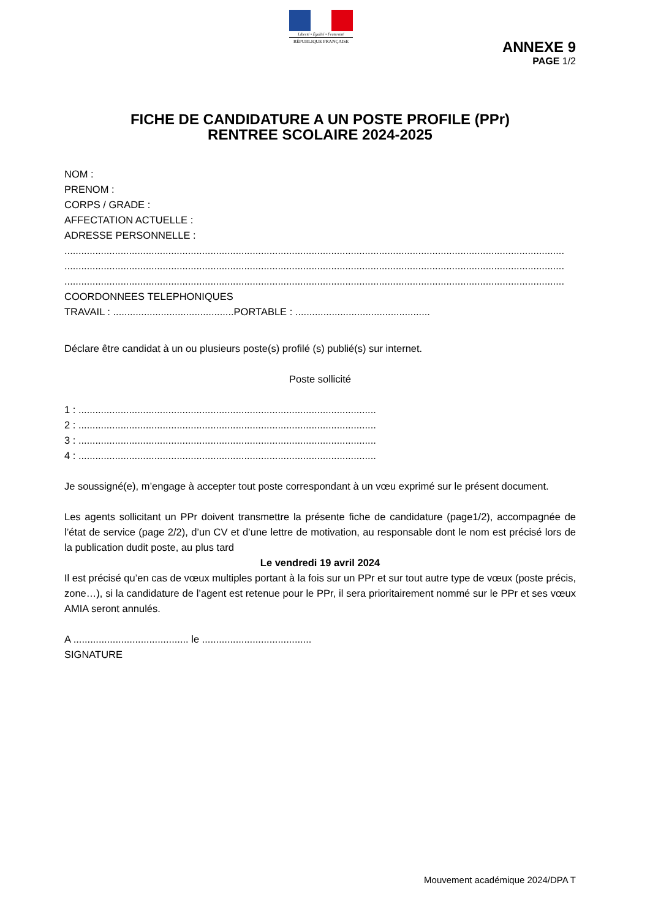Liberté • Égalité • Fraternité
RÉPUBLIQUE FRANÇAISE
ANNEXE 9
PAGE 1/2
FICHE DE CANDIDATURE A UN POSTE PROFILE (PPr)
RENTREE SCOLAIRE 2024-2025
NOM :
PRENOM :
CORPS / GRADE :
AFFECTATION ACTUELLE :
ADRESSE PERSONNELLE :
..................................................................................................................................................................................
..................................................................................................................................................................................
..................................................................................................................................................................................
COORDONNEES TELEPHONIQUES
TRAVAIL : ...........................................PORTABLE : ................................................
Déclare être candidat à un ou plusieurs poste(s) profilé (s) publié(s) sur internet.
Poste sollicité
1 : ..........................................................................................................
2 : ..........................................................................................................
3 : ..........................................................................................................
4 : ..........................................................................................................
Je soussigné(e), m’engage à accepter tout poste correspondant à un vœu exprimé sur le présent document.
Les agents sollicitant un PPr doivent transmettre la présente fiche de candidature (page1/2), accompagnée de l’état de service (page 2/2), d’un CV et d’une lettre de motivation, au responsable dont le nom est précisé lors de la publication dudit poste, au plus tard
Le vendredi 19 avril 2024
Il est précisé qu’en cas de vœux multiples portant à la fois sur un PPr et sur tout autre type de vœux (poste précis, zone…), si la candidature de l’agent est retenue pour le PPr, il sera prioritairement nommé sur le PPr et ses vœux AMIA seront annulés.
A ......................................... le .......................................
SIGNATURE
Mouvement académique 2024/DPA T